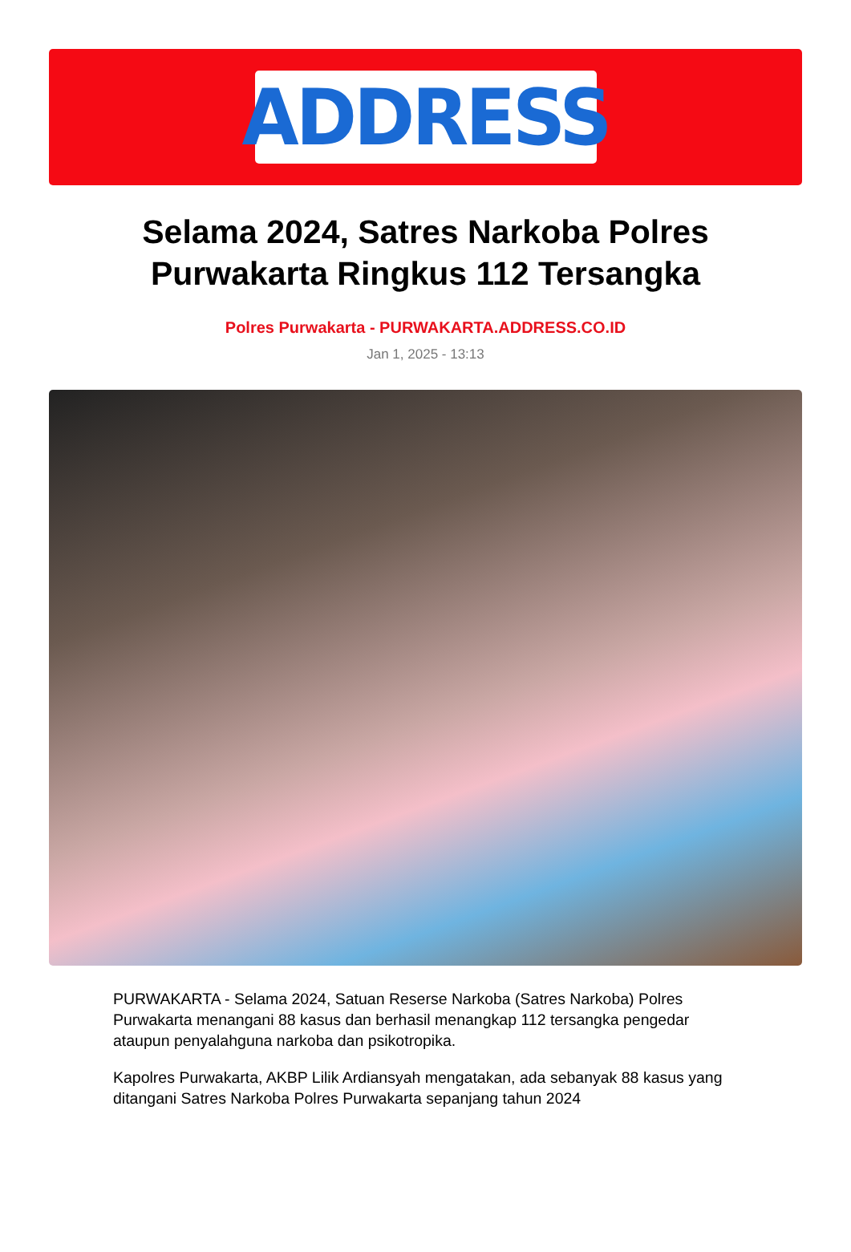ADDRESS
Selama 2024, Satres Narkoba Polres Purwakarta Ringkus 112 Tersangka
Polres Purwakarta - PURWAKARTA.ADDRESS.CO.ID
Jan 1, 2025 - 13:13
PURWAKARTA - Selama 2024, Satuan Reserse Narkoba (Satres Narkoba) Polres Purwakarta menangani 88 kasus dan berhasil menangkap 112 tersangka pengedar ataupun penyalahguna narkoba dan psikotropika.
Kapolres Purwakarta, AKBP Lilik Ardiansyah mengatakan, ada sebanyak 88 kasus yang ditangani Satres Narkoba Polres Purwakarta sepanjang tahun 2024